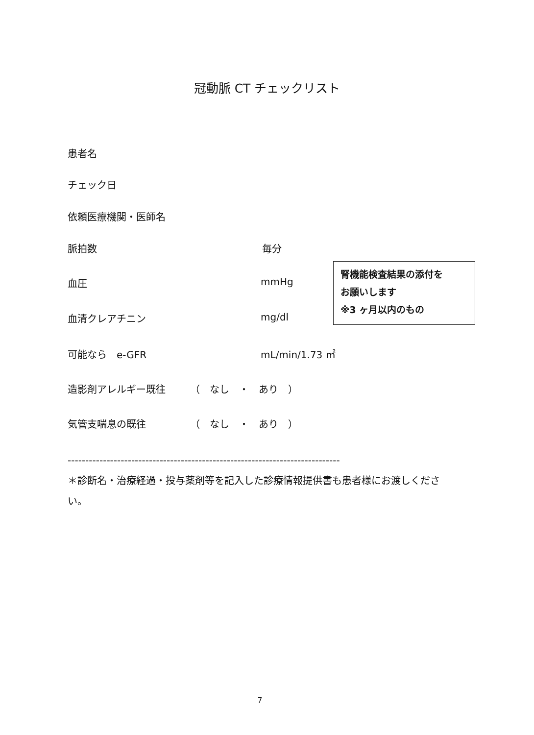冠動脈 CT チェックリスト
患者名
チェック日
依頼医療機関・医師名
脈拍数 毎分
血圧 mmHg
腎機能検査結果の添付を
お願いします
※3 ヶ月以内のもの
血清クレアチニン mg/dl
可能なら　e-GFR mL/min/1.73 ㎡
造影剤アレルギー既往　　　（　なし　・　あり　）
気管支喘息の既往　　　　　（　なし　・　あり　）
-----------------------------------------------------------------------------
＊診断名・治療経過・投与薬剤等を記入した診療情報提供書も患者様にお渡しください。
7